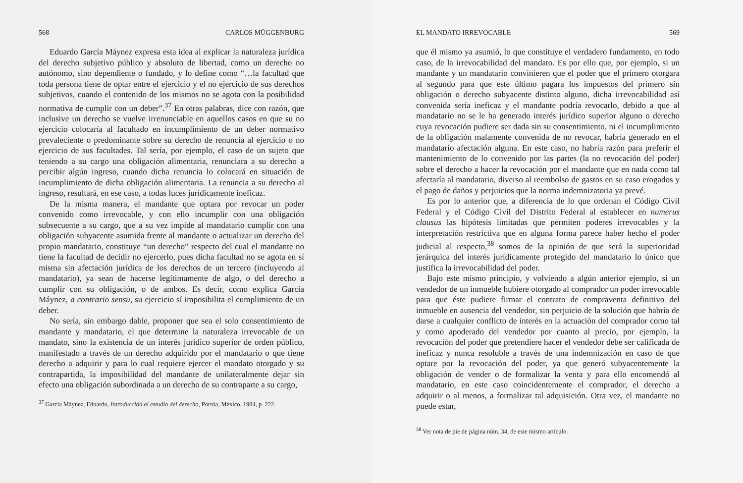568 CARLOS MÜGGENBURG
Eduardo García Máynez expresa esta idea al explicar la naturaleza jurídica del derecho subjetivo público y absoluto de libertad, como un derecho no autónomo, sino dependiente o fundado, y lo define como “…la facultad que toda persona tiene de optar entre el ejercicio y el no ejercicio de sus derechos subjetivos, cuando el contenido de los mismos no se agota con la posibilidad normativa de cumplir con un deber”.<sup>37</sup> En otras palabras, dice con razón, que inclusive un derecho se vuelve irrenunciable en aquellos casos en que su no ejercicio colocaría al facultado en incumplimiento de un deber normativo prevaleciente o predominante sobre su derecho de renuncia al ejercicio o no ejercicio de sus facultades. Tal sería, por ejemplo, el caso de un sujeto que teniendo a su cargo una obligación alimentaria, renunciara a su derecho a percibir algún ingreso, cuando dicha renuncia lo colocará en situación de incumplimiento de dicha obligación alimentaria. La renuncia a su derecho al ingreso, resultará, en ese caso, a todas luces jurídicamente ineficaz.
De la misma manera, el mandante que optara por revocar un poder convenido como irrevocable, y con ello incumplir con una obligación subsecuente a su cargo, que a su vez impide al mandatario cumplir con una obligación subyacente asumida frente al mandante o actualizar un derecho del propio mandatario, constituye “un derecho” respecto del cual el mandante no tiene la facultad de decidir no ejercerlo, pues dicha facultad no se agota en sí misma sin afectación jurídica de los derechos de un tercero (incluyendo al mandatario), ya sean de hacerse legítimamente de algo, o del derecho a cumplir con su obligación, o de ambos. Es decir, como explica García Máynez, a contrario sensu, su ejercicio sí imposibilita el cumplimiento de un deber.
No sería, sin embargo dable, proponer que sea el solo consentimiento de mandante y mandatario, el que determine la naturaleza irrevocable de un mandato, sino la existencia de un interés jurídico superior de orden público, manifestado a través de un derecho adquirido por el mandatario o que tiene derecho a adquirir y para lo cual requiere ejercer el mandato otorgado y su contrapartida, la imposibilidad del mandante de unilateralmente dejar sin efecto una obligación subordinada a un derecho de su contraparte a su cargo,
<sup>37</sup> García Máynez, Eduardo, Introducción al estudio del derecho, Porrúa, México, 1984, p. 222.
EL MANDATO IRREVOCABLE 569
que él mismo ya asumió, lo que constituye el verdadero fundamento, en todo caso, de la irrevocabilidad del mandato. Es por ello que, por ejemplo, si un mandante y un mandatario convinieren que el poder que el primero otorgara al segundo para que este último pagara los impuestos del primero sin obligación o derecho subyacente distinto alguno, dicha irrevocabilidad así convenida sería ineficaz y el mandante podría revocarlo, debido a que al mandatario no se le ha generado interés jurídico superior alguno o derecho cuya revocación pudiere ser dada sin su consentimiento, ni el incumplimiento de la obligación malamente convenida de no revocar, habría generado en el mandatario afectación alguna. En este caso, no habría razón para preferir el mantenimiento de lo convenido por las partes (la no revocación del poder) sobre el derecho a hacer la revocación por el mandante que en nada como tal afectaría al mandatario, diverso al reembolso de gastos en su caso erogados y el pago de daños y perjuicios que la norma indemnizatoria ya prevé.
Es por lo anterior que, a diferencia de lo que ordenan el Código Civil Federal y el Código Civil del Distrito Federal al establecer en numerus clausus las hipótesis limitadas que permiten poderes irrevocables y la interpretación restrictiva que en alguna forma parece haber hecho el poder judicial al respecto,<sup>38</sup> somos de la opinión de que será la superioridad jerárquica del interés jurídicamente protegido del mandatario lo único que justifica la irrevocabilidad del poder.
Bajo este mismo principio, y volviendo a algún anterior ejemplo, si un vendedor de un inmueble hubiere otorgado al comprador un poder irrevocable para que éste pudiere firmar el contrato de compraventa definitivo del inmueble en ausencia del vendedor, sin perjuicio de la solución que habría de darse a cualquier conflicto de interés en la actuación del comprador como tal y como apoderado del vendedor por cuanto al precio, por ejemplo, la revocación del poder que pretendiere hacer el vendedor debe ser calificada de ineficaz y nunca resoluble a través de una indemnización en caso de que optare por la revocación del poder, ya que generó subyacentemente la obligación de vender o de formalizar la venta y para ello encomendó al mandatario, en este caso coincidentemente el comprador, el derecho a adquirir o al menos, a formalizar tal adquisición. Otra vez, el mandante no puede estar,
<sup>38</sup> Ver nota de pie de página núm. 34, de este mismo artículo.